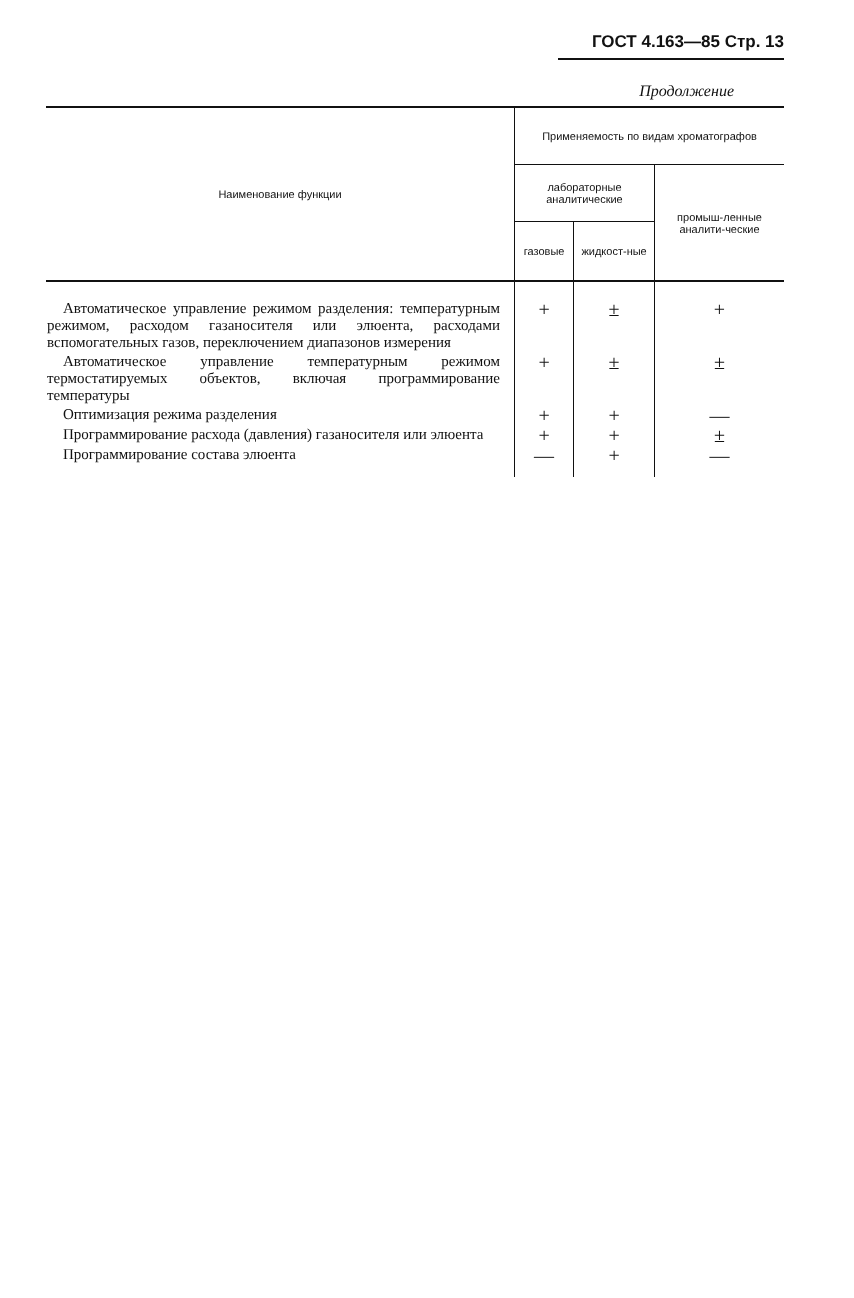ГОСТ 4.163—85 Стр. 13
Продолжение
| Наименование функции | Применяемость по видам хроматографов | | |
| --- | --- | --- | --- |
| | лабораторные аналитические | | промыш-ленные аналити-ческие |
| | газовые | жидкост-ные | |
| Автоматическое управление режимом разделения: температурным режимом, расходом газаносителя или элюента, расходами вспомогательных газов, переключением диапазонов измерения | + | ± | + |
| Автоматическое управление температурным режимом термостатируемых объектов, включая программирование температуры | + | ± | ± |
| Оптимизация режима разделения | + | + | — |
| Программирование расхода (давления) газаносителя или элюента | + | + | ± |
| Программирование состава элюента | — | + | — |